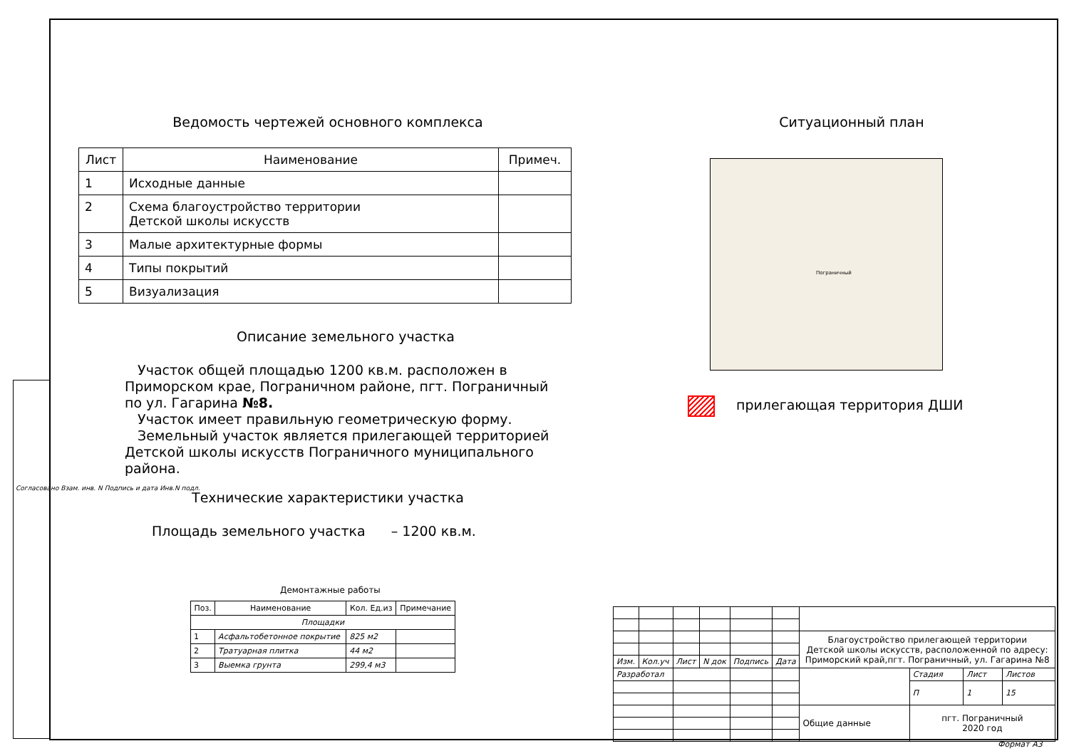Ведомость чертежей основного комплекса
| Лист | Наименование | Примеч. |
| --- | --- | --- |
| 1 | Исходные данные | |
| 2 | Схема благоустройство территории Детской школы искусств | |
| 3 | Малые архитектурные формы | |
| 4 | Типы покрытий | |
| 5 | Визуализация | |
Описание земельного участка
Участок общей площадью 1200 кв.м. расположен в Приморском крае, Пограничном районе, пгт. Пограничный по ул. Гагарина №8.
Участок имеет правильную геометрическую форму.
Земельный участок является прилегающей территорией Детской школы искусств Пограничного муниципального района.
Технические характеристики участка
Площадь земельного участка – 1200 кв.м.
Демонтажные работы
| Поз. | Наименование | Кол. Ед.из | Примечание |
| --- | --- | --- | --- |
| Площадки | | | |
| 1 | Асфальтобетонное покрытие | 825 м2 | |
| 2 | Тратуарная плитка | 44 м2 | |
| 3 | Выемка грунта | 299,4 м3 | |
Ситуационный план
Пограничный
прилегающая территория ДШИ
| | | | | | | Благоустройство прилегающей территории Детской школы искусств, расположенной по адресу: Приморский край,пгт. Пограничный, ул. Гагарина №8 | | | |
| Изм. | Кол.уч | Лист | N док | Подпись | Дата | | | | |
| Разработал | | | | | | | Стадия | Лист | Листов |
| | | | | | | | П | 1 | 15 |
| | | | | | | Общие данные | пгт. Пограничный 2020 год | | |
Формат А3
Согласовано Взам. инв. N Подпись и дата Инв.N подл.